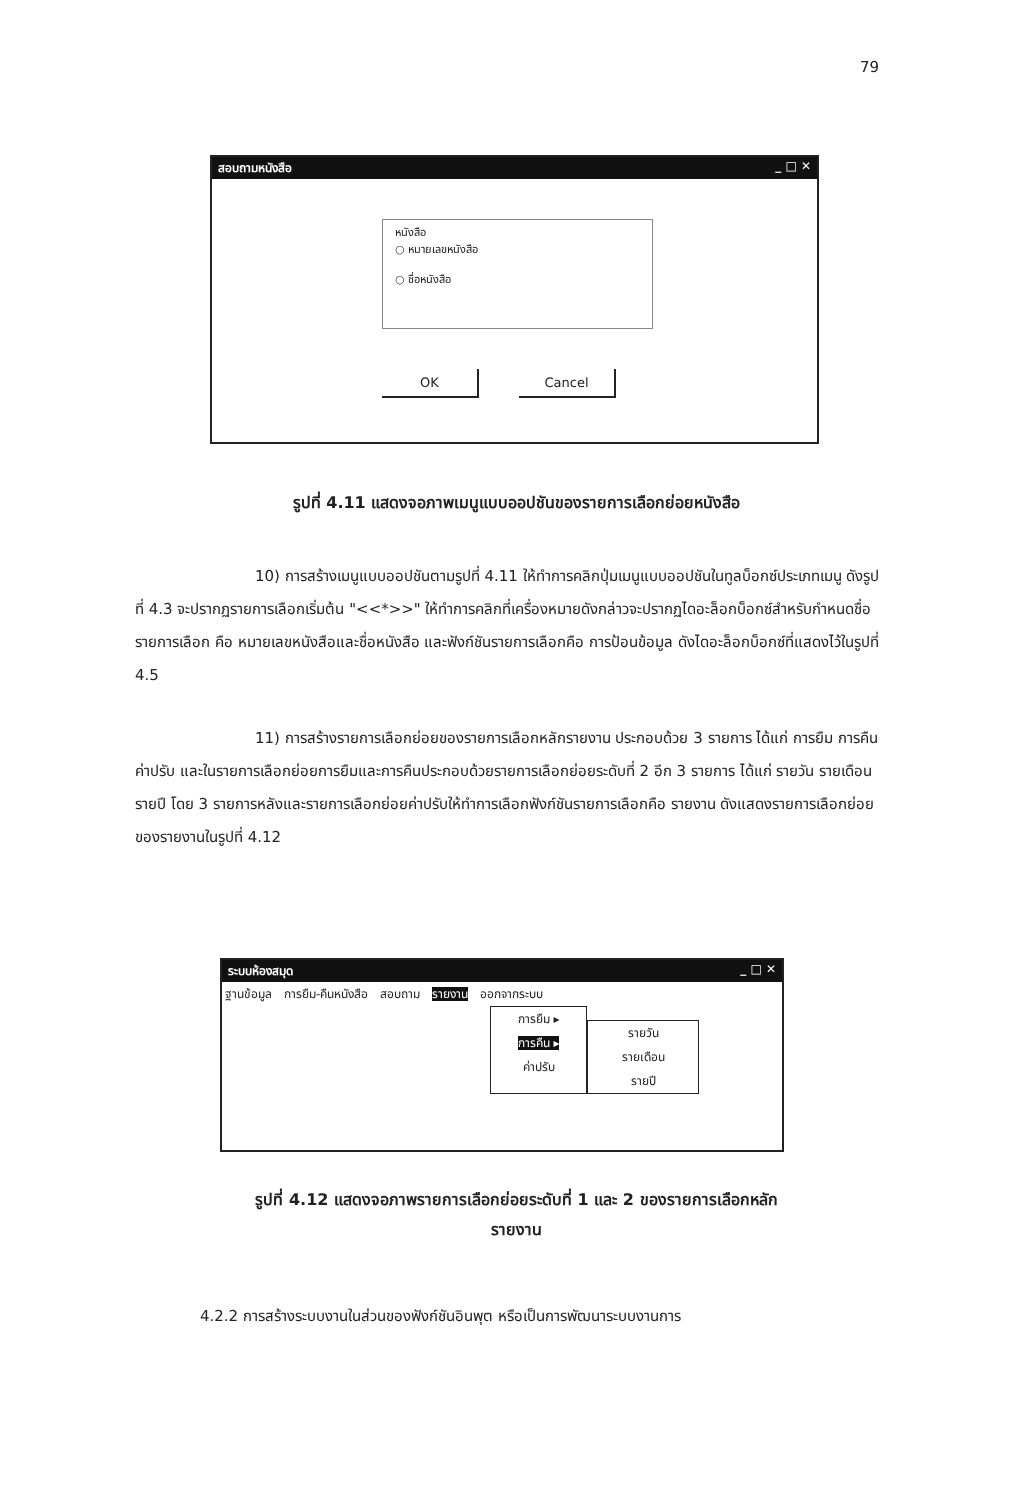79
สอบถามหนังสือ _ □ ✕
หนังสือ
○ หมายเลขหนังสือ
○ ชื่อหนังสือ
OK Cancel
รูปที่ 4.11 แสดงจอภาพเมนูแบบออปชันของรายการเลือกย่อยหนังสือ
10) การสร้างเมนูแบบออปชันตามรูปที่ 4.11 ให้ทำการคลิกปุ่มเมนูแบบออปชันในทูลบ็อกซ์ประเภทเมนู ดังรูปที่ 4.3 จะปรากฏรายการเลือกเริ่มต้น "<<*>>" ให้ทำการคลิกที่เครื่องหมายดังกล่าวจะปรากฏไดอะล็อกบ็อกซ์สำหรับกำหนดชื่อรายการเลือก คือ หมายเลขหนังสือและชื่อหนังสือ และฟังก์ชันรายการเลือกคือ การป้อนข้อมูล ดังไดอะล็อกบ็อกซ์ที่แสดงไว้ในรูปที่ 4.5
11) การสร้างรายการเลือกย่อยของรายการเลือกหลักรายงาน ประกอบด้วย 3 รายการ ได้แก่ การยืม การคืน ค่าปรับ และในรายการเลือกย่อยการยืมและการคืนประกอบด้วยรายการเลือกย่อยระดับที่ 2 อีก 3 รายการ ได้แก่ รายวัน รายเดือน รายปี โดย 3 รายการหลังและรายการเลือกย่อยค่าปรับให้ทำการเลือกฟังก์ชันรายการเลือกคือ รายงาน ดังแสดงรายการเลือกย่อยของรายงานในรูปที่ 4.12
ระบบห้องสมุด _ □ ✕
ฐานข้อมูล การยืม-คืนหนังสือ สอบถาม รายงาน ออกจากระบบ
การยืม ▸
การคืน ▸
ค่าปรับ
รายวัน
รายเดือน
รายปี
รูปที่ 4.12 แสดงจอภาพรายการเลือกย่อยระดับที่ 1 และ 2 ของรายการเลือกหลัก
รายงาน
4.2.2 การสร้างระบบงานในส่วนของฟังก์ชันอินพุต หรือเป็นการพัฒนาระบบงานการ